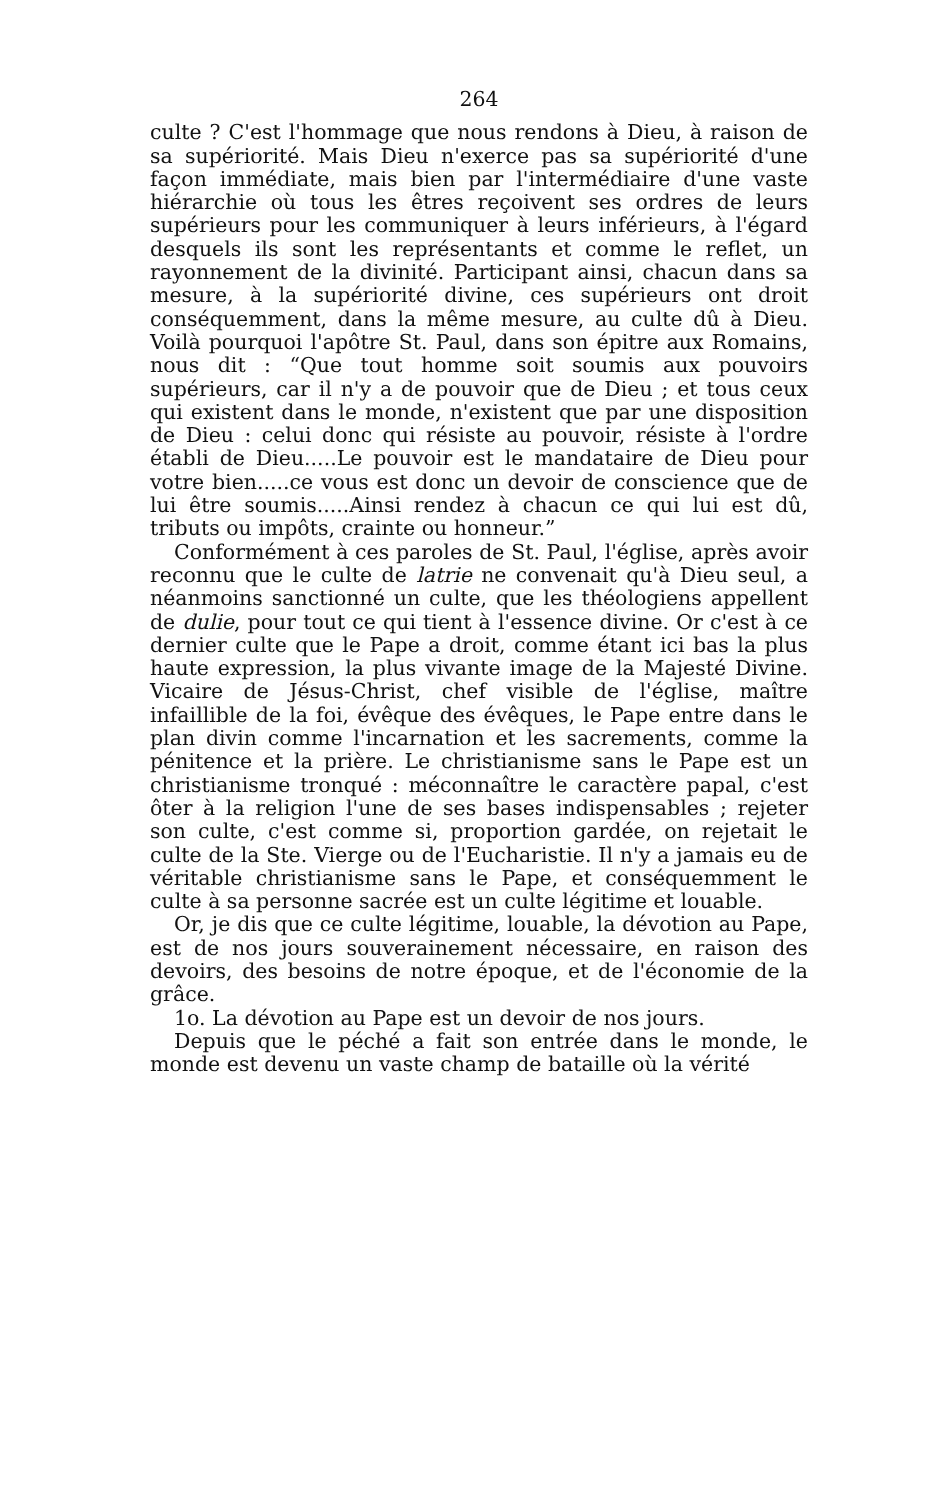264
culte ? C'est l'hommage que nous rendons à Dieu, à raison de sa supériorité. Mais Dieu n'exerce pas sa supériorité d'une façon immédiate, mais bien par l'intermédiaire d'une vaste hiérarchie où tous les êtres reçoivent ses ordres de leurs supérieurs pour les communiquer à leurs inférieurs, à l'égard desquels ils sont les représentants et comme le reflet, un rayonnement de la divinité. Participant ainsi, chacun dans sa mesure, à la supériorité divine, ces supérieurs ont droit conséquemment, dans la même mesure, au culte dû à Dieu. Voilà pourquoi l'apôtre St. Paul, dans son épitre aux Romains, nous dit : “Que tout homme soit soumis aux pouvoirs supérieurs, car il n'y a de pouvoir que de Dieu ; et tous ceux qui existent dans le monde, n'existent que par une disposition de Dieu : celui donc qui résiste au pouvoir, résiste à l'ordre établi de Dieu.....Le pouvoir est le mandataire de Dieu pour votre bien.....ce vous est donc un devoir de conscience que de lui être soumis.....Ainsi rendez à chacun ce qui lui est dû, tributs ou impôts, crainte ou honneur.”
Conformément à ces paroles de St. Paul, l'église, après avoir reconnu que le culte de latrie ne convenait qu'à Dieu seul, a néanmoins sanctionné un culte, que les théologiens appellent de dulie, pour tout ce qui tient à l'essence divine. Or c'est à ce dernier culte que le Pape a droit, comme étant ici bas la plus haute expression, la plus vivante image de la Majesté Divine. Vicaire de Jésus-Christ, chef visible de l'église, maître infaillible de la foi, évêque des évêques, le Pape entre dans le plan divin comme l'incarnation et les sacrements, comme la pénitence et la prière. Le christianisme sans le Pape est un christianisme tronqué : méconnaître le caractère papal, c'est ôter à la religion l'une de ses bases indispensables ; rejeter son culte, c'est comme si, proportion gardée, on rejetait le culte de la Ste. Vierge ou de l'Eucharistie. Il n'y a jamais eu de véritable christianisme sans le Pape, et conséquemment le culte à sa personne sacrée est un culte légitime et louable.
Or, je dis que ce culte légitime, louable, la dévotion au Pape, est de nos jours souverainement nécessaire, en raison des devoirs, des besoins de notre époque, et de l'économie de la grâce.
1o. La dévotion au Pape est un devoir de nos jours.
Depuis que le péché a fait son entrée dans le monde, le monde est devenu un vaste champ de bataille où la vérité